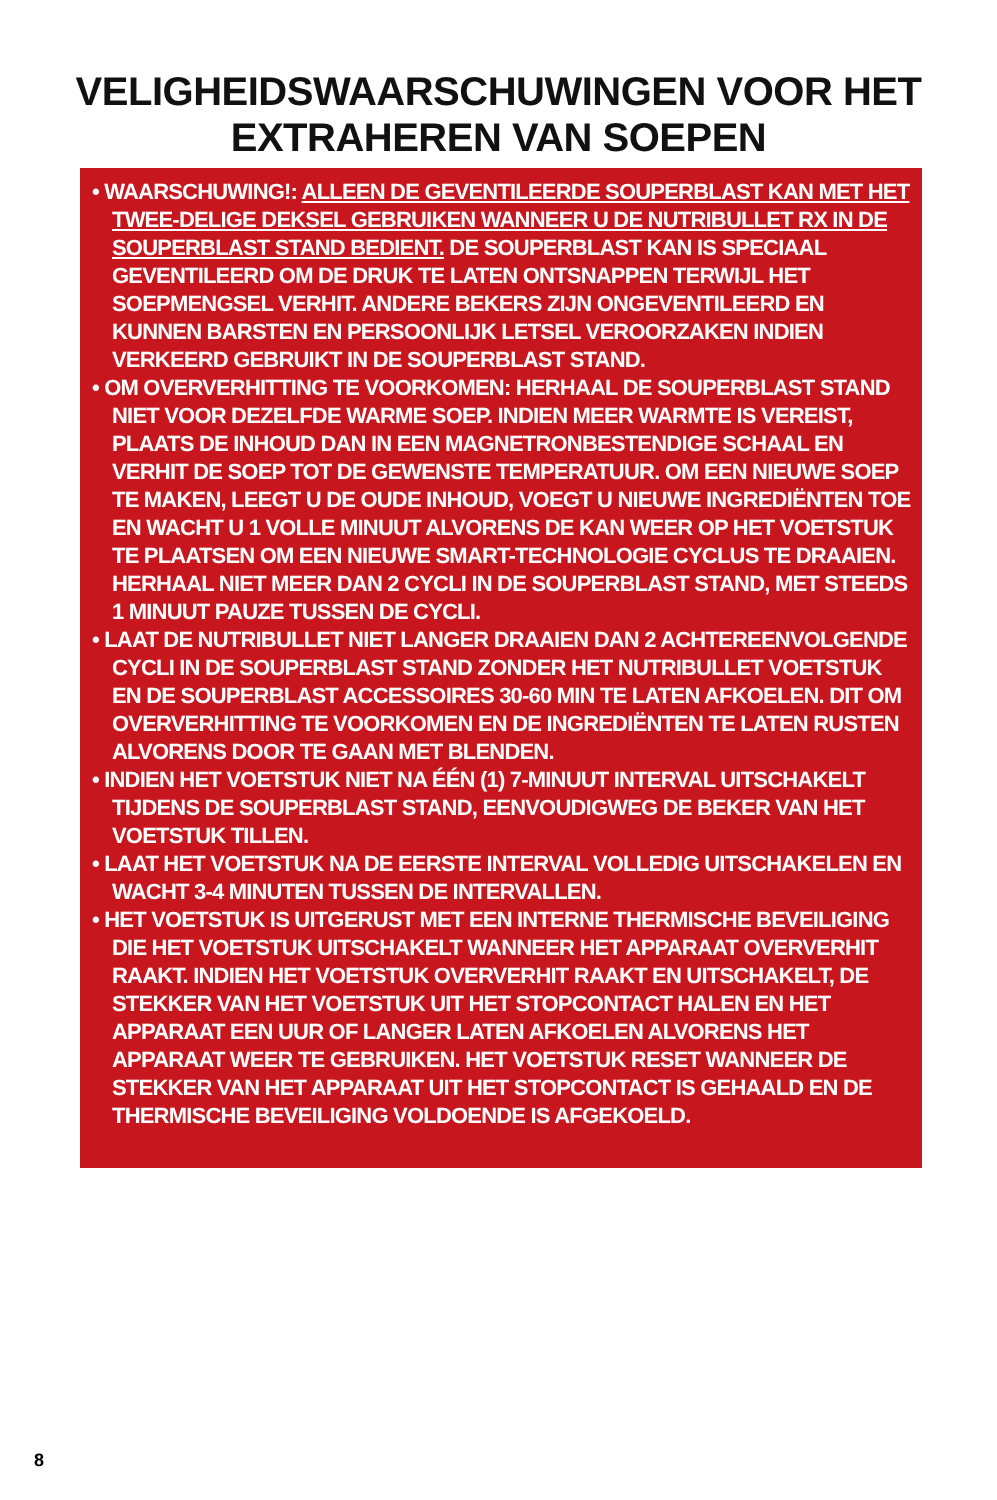VELIGHEIDSWAARSCHUWINGEN VOOR HET
EXTRAHEREN VAN SOEPEN
• WAARSCHUWING!: ALLEEN DE GEVENTILEERDE SOUPERBLAST KAN MET HET TWEE-DELIGE DEKSEL GEBRUIKEN WANNEER U DE NUTRIBULLET RX IN DE SOUPERBLAST STAND BEDIENT. DE SOUPERBLAST KAN IS SPECIAAL GEVENTILEERD OM DE DRUK TE LATEN ONTSNAPPEN TERWIJL HET SOEPMENGSEL VERHIT. ANDERE BEKERS ZIJN ONGEVENTILEERD EN KUNNEN BARSTEN EN PERSOONLIJK LETSEL VEROORZAKEN INDIEN VERKEERD GEBRUIKT IN DE SOUPERBLAST STAND.
• OM OVERVERHITTING TE VOORKOMEN: HERHAAL DE SOUPERBLAST STAND NIET VOOR DEZELFDE WARME SOEP. INDIEN MEER WARMTE IS VEREIST, PLAATS DE INHOUD DAN IN EEN MAGNETRONBESTENDIGE SCHAAL EN VERHIT DE SOEP TOT DE GEWENSTE TEMPERATUUR. OM EEN NIEUWE SOEP TE MAKEN, LEEGT U DE OUDE INHOUD, VOEGT U NIEUWE INGREDIËNTEN TOE EN WACHT U 1 VOLLE MINUUT ALVORENS DE KAN WEER OP HET VOETSTUK TE PLAATSEN OM EEN NIEUWE SMART-TECHNOLOGIE CYCLUS TE DRAAIEN. HERHAAL NIET MEER DAN 2 CYCLI IN DE SOUPERBLAST STAND, MET STEEDS 1 MINUUT PAUZE TUSSEN DE CYCLI.
• LAAT DE NUTRIBULLET NIET LANGER DRAAIEN DAN 2 ACHTEREENVOLGENDE CYCLI IN DE SOUPERBLAST STAND ZONDER HET NUTRIBULLET VOETSTUK EN DE SOUPERBLAST ACCESSOIRES 30-60 MIN TE LATEN AFKOELEN. DIT OM OVERVERHITTING TE VOORKOMEN EN DE INGREDIËNTEN TE LATEN RUSTEN ALVORENS DOOR TE GAAN MET BLENDEN.
• INDIEN HET VOETSTUK NIET NA ÉÉN (1) 7-MINUUT INTERVAL UITSCHAKELT TIJDENS DE SOUPERBLAST STAND, EENVOUDIGWEG DE BEKER VAN HET VOETSTUK TILLEN.
• LAAT HET VOETSTUK NA DE EERSTE INTERVAL VOLLEDIG UITSCHAKELEN EN WACHT 3-4 MINUTEN TUSSEN DE INTERVALLEN.
• HET VOETSTUK IS UITGERUST MET EEN INTERNE THERMISCHE BEVEILIGING DIE HET VOETSTUK UITSCHAKELT WANNEER HET APPARAAT OVERVERHIT RAAKT. INDIEN HET VOETSTUK OVERVERHIT RAAKT EN UITSCHAKELT, DE STEKKER VAN HET VOETSTUK UIT HET STOPCONTACT HALEN EN HET APPARAAT EEN UUR OF LANGER LATEN AFKOELEN ALVORENS HET APPARAAT WEER TE GEBRUIKEN. HET VOETSTUK RESET WANNEER DE STEKKER VAN HET APPARAAT UIT HET STOPCONTACT IS GEHAALD EN DE THERMISCHE BEVEILIGING VOLDOENDE IS AFGEKOELD.
8